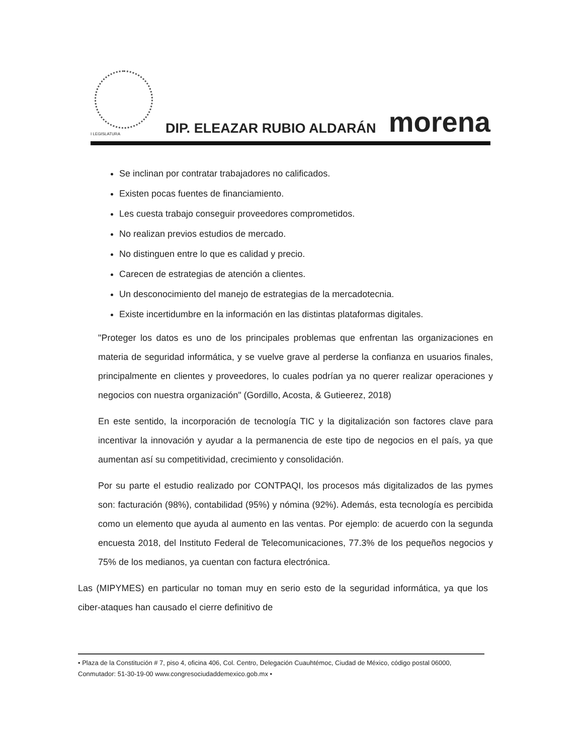I LEGISLATURA
DIP. ELEAZAR RUBIO ALDARÁN
morena
Se inclinan por contratar trabajadores no calificados.
Existen pocas fuentes de financiamiento.
Les cuesta trabajo conseguir proveedores comprometidos.
No realizan previos estudios de mercado.
No distinguen entre lo que es calidad y precio.
Carecen de estrategias de atención a clientes.
Un desconocimiento del manejo de estrategias de la mercadotecnia.
Existe incertidumbre en la información en las distintas plataformas digitales.
"Proteger los datos es uno de los principales problemas que enfrentan las organizaciones en materia de seguridad informática, y se vuelve grave al perderse la confianza en usuarios finales, principalmente en clientes y proveedores, lo cuales podrían ya no querer realizar operaciones y negocios con nuestra organización" (Gordillo, Acosta, & Gutieerez, 2018)
En este sentido, la incorporación de tecnología TIC y la digitalización son factores clave para incentivar la innovación y ayudar a la permanencia de este tipo de negocios en el país, ya que aumentan así su competitividad, crecimiento y consolidación.
Por su parte el estudio realizado por CONTPAQI, los procesos más digitalizados de las pymes son: facturación (98%), contabilidad (95%) y nómina (92%). Además, esta tecnología es percibida como un elemento que ayuda al aumento en las ventas. Por ejemplo: de acuerdo con la segunda encuesta 2018, del Instituto Federal de Telecomunicaciones, 77.3% de los pequeños negocios y 75% de los medianos, ya cuentan con factura electrónica.
Las (MIPYMES) en particular no toman muy en serio esto de la seguridad informática, ya que los ciber-ataques han causado el cierre definitivo de
• Plaza de la Constitución # 7, piso 4, oficina 406, Col. Centro, Delegación Cuauhtémoc, Ciudad de México, código postal 06000, Conmutador: 51-30-19-00 www.congresociudaddemexico.gob.mx •